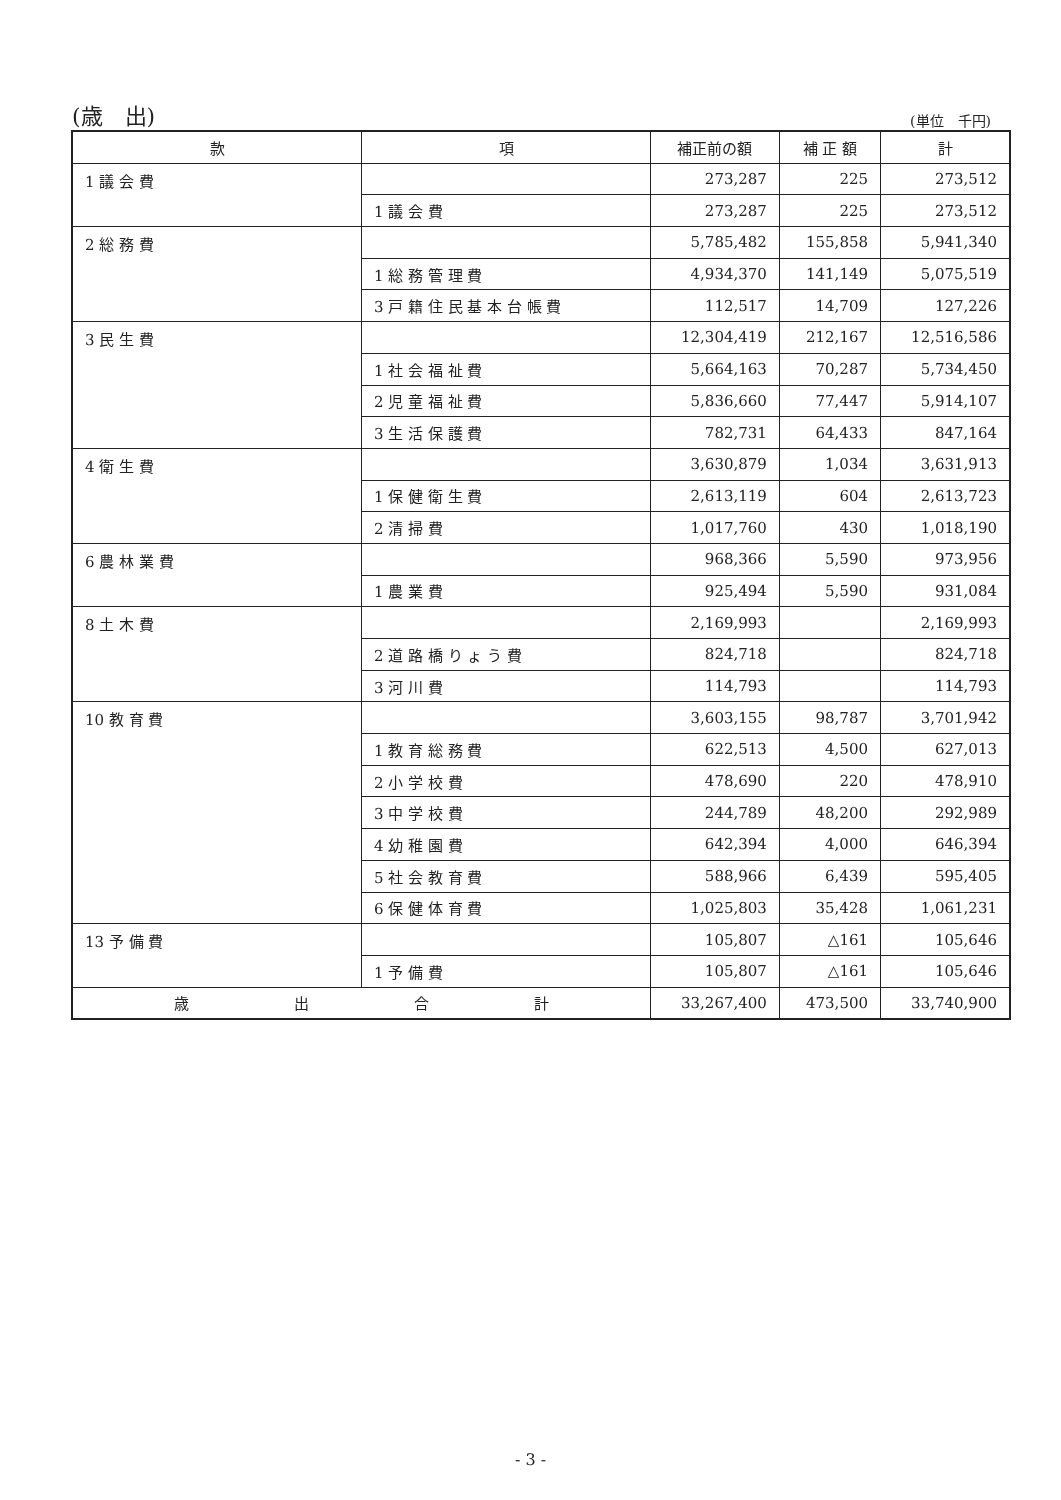(歳　出) (単位　千円)
| 款 | 項 | 補正前の額 | 補 正 額 | 計 |
| --- | --- | --- | --- | --- |
| 1 議 会 費 | | 273,287 | 225 | 273,512 |
| | 1 議 会 費 | 273,287 | 225 | 273,512 |
| 2 総 務 費 | | 5,785,482 | 155,858 | 5,941,340 |
| | 1 総 務 管 理 費 | 4,934,370 | 141,149 | 5,075,519 |
| | 3 戸 籍 住 民 基 本 台 帳 費 | 112,517 | 14,709 | 127,226 |
| 3 民 生 費 | | 12,304,419 | 212,167 | 12,516,586 |
| | 1 社 会 福 祉 費 | 5,664,163 | 70,287 | 5,734,450 |
| | 2 児 童 福 祉 費 | 5,836,660 | 77,447 | 5,914,107 |
| | 3 生 活 保 護 費 | 782,731 | 64,433 | 847,164 |
| 4 衛 生 費 | | 3,630,879 | 1,034 | 3,631,913 |
| | 1 保 健 衛 生 費 | 2,613,119 | 604 | 2,613,723 |
| | 2 清 掃 費 | 1,017,760 | 430 | 1,018,190 |
| 6 農 林 業 費 | | 968,366 | 5,590 | 973,956 |
| | 1 農 業 費 | 925,494 | 5,590 | 931,084 |
| 8 土 木 費 | | 2,169,993 | | 2,169,993 |
| | 2 道 路 橋 り ょ う 費 | 824,718 | | 824,718 |
| | 3 河 川 費 | 114,793 | | 114,793 |
| 10 教 育 費 | | 3,603,155 | 98,787 | 3,701,942 |
| | 1 教 育 総 務 費 | 622,513 | 4,500 | 627,013 |
| | 2 小 学 校 費 | 478,690 | 220 | 478,910 |
| | 3 中 学 校 費 | 244,789 | 48,200 | 292,989 |
| | 4 幼 稚 園 費 | 642,394 | 4,000 | 646,394 |
| | 5 社 会 教 育 費 | 588,966 | 6,439 | 595,405 |
| | 6 保 健 体 育 費 | 1,025,803 | 35,428 | 1,061,231 |
| 13 予 備 費 | | 105,807 | △161 | 105,646 |
| | 1 予 備 費 | 105,807 | △161 | 105,646 |
| 歳 出 合 計 | | 33,267,400 | 473,500 | 33,740,900 |
- 3 -